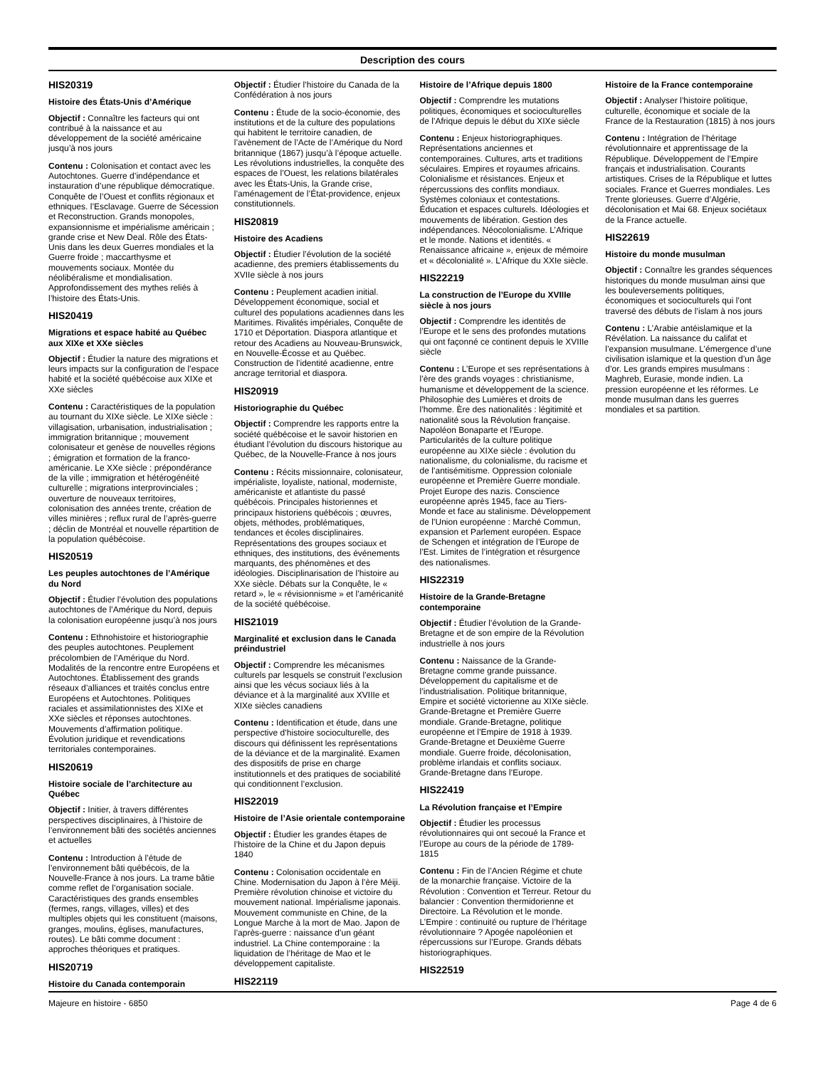Description des cours
HIS20319
Histoire des États-Unis d’Amérique
Objectif : Connaître les facteurs qui ont contribué à la naissance et au développement de la société américaine jusqu’à nos jours
Contenu : Colonisation et contact avec les Autochtones. Guerre d’indépendance et instauration d’une république démocratique. Conquête de l’Ouest et conflits régionaux et ethniques. l’Esclavage. Guerre de Sécession et Reconstruction. Grands monopoles, expansionnisme et impérialisme américain ; grande crise et New Deal. Rôle des États-Unis dans les deux Guerres mondiales et la Guerre froide ; maccarthysme et mouvements sociaux. Montée du néolibéralisme et mondialisation. Approfondissement des mythes reliés à l’histoire des États-Unis.
HIS20419
Migrations et espace habité au Québec aux XIXe et XXe siècles
Objectif : Étudier la nature des migrations et leurs impacts sur la configuration de l’espace habité et la société québécoise aux XIXe et XXe siècles
Contenu : Caractéristiques de la population au tournant du XIXe siècle. Le XIXe siècle : villagisation, urbanisation, industrialisation ; immigration britannique ; mouvement colonisateur et genèse de nouvelles régions ; émigration et formation de la franco-américanie. Le XXe siècle : prépondérance de la ville ; immigration et hétérogénéité culturelle ; migrations interprovinciales ; ouverture de nouveaux territoires, colonisation des années trente, création de villes minières ; reflux rural de l’après-guerre ; déclin de Montréal et nouvelle répartition de la population québécoise.
HIS20519
Les peuples autochtones de l’Amérique du Nord
Objectif : Étudier l’évolution des populations autochtones de l’Amérique du Nord, depuis la colonisation européenne jusqu’à nos jours
Contenu : Ethnohistoire et historiographie des peuples autochtones. Peuplement précolombien de l’Amérique du Nord. Modalités de la rencontre entre Européens et Autochtones. Établissement des grands réseaux d’alliances et traités conclus entre Européens et Autochtones. Politiques raciales et assimilationnistes des XIXe et XXe siècles et réponses autochtones. Mouvements d’affirmation politique. Évolution juridique et revendications territoriales contemporaines.
HIS20619
Histoire sociale de l’architecture au Québec
Objectif : Initier, à travers différentes perspectives disciplinaires, à l’histoire de l’environnement bâti des sociétés anciennes et actuelles
Contenu : Introduction à l’étude de l’environnement bâti québécois, de la Nouvelle-France à nos jours. La trame bâtie comme reflet de l’organisation sociale. Caractéristiques des grands ensembles (fermes, rangs, villages, villes) et des multiples objets qui les constituent (maisons, granges, moulins, églises, manufactures, routes). Le bâti comme document : approches théoriques et pratiques.
HIS20719
Histoire du Canada contemporain
Objectif : Étudier l’histoire du Canada de la Confédération à nos jours
Contenu : Étude de la socio-économie, des institutions et de la culture des populations qui habitent le territoire canadien, de l’avènement de l’Acte de l’Amérique du Nord britannique (1867) jusqu’à l’époque actuelle. Les révolutions industrielles, la conquête des espaces de l’Ouest, les relations bilatérales avec les États-Unis, la Grande crise, l’aménagement de l’État-providence, enjeux constitutionnels.
HIS20819
Histoire des Acadiens
Objectif : Étudier l’évolution de la société acadienne, des premiers établissements du XVIIe siècle à nos jours
Contenu : Peuplement acadien initial. Développement économique, social et culturel des populations acadiennes dans les Maritimes. Rivalités impériales, Conquête de 1710 et Déportation. Diaspora atlantique et retour des Acadiens au Nouveau-Brunswick, en Nouvelle-Écosse et au Québec. Construction de l’identité acadienne, entre ancrage territorial et diaspora.
HIS20919
Historiographie du Québec
Objectif : Comprendre les rapports entre la société québécoise et le savoir historien en étudiant l’évolution du discours historique au Québec, de la Nouvelle-France à nos jours
Contenu : Récits missionnaire, colonisateur, impérialiste, loyaliste, national, moderniste, américaniste et atlantiste du passé québécois. Principales historiennes et principaux historiens québécois ; œuvres, objets, méthodes, problématiques, tendances et écoles disciplinaires. Représentations des groupes sociaux et ethniques, des institutions, des événements marquants, des phénomènes et des idéologies. Disciplinarisation de l’histoire au XXe siècle. Débats sur la Conquête, le « retard », le « révisionnisme » et l’américanité de la société québécoise.
HIS21019
Marginalité et exclusion dans le Canada préindustriel
Objectif : Comprendre les mécanismes culturels par lesquels se construit l’exclusion ainsi que les vécus sociaux liés à la déviance et à la marginalité aux XVIIIe et XIXe siècles canadiens
Contenu : Identification et étude, dans une perspective d’histoire socioculturelle, des discours qui définissent les représentations de la déviance et de la marginalité. Examen des dispositifs de prise en charge institutionnels et des pratiques de sociabilité qui conditionnent l’exclusion.
HIS22019
Histoire de l’Asie orientale contemporaine
Objectif : Étudier les grandes étapes de l’histoire de la Chine et du Japon depuis 1840
Contenu : Colonisation occidentale en Chine. Modernisation du Japon à l’ère Méiji. Première révolution chinoise et victoire du mouvement national. Impérialisme japonais. Mouvement communiste en Chine, de la Longue Marche à la mort de Mao. Japon de l’après-guerre : naissance d’un géant industriel. La Chine contemporaine : la liquidation de l’héritage de Mao et le développement capitaliste.
HIS22119
Histoire de l’Afrique depuis 1800
Objectif : Comprendre les mutations politiques, économiques et socioculturelles de l’Afrique depuis le début du XIXe siècle
Contenu : Enjeux historiographiques. Représentations anciennes et contemporaines. Cultures, arts et traditions séculaires. Empires et royaumes africains. Colonialisme et résistances. Enjeux et répercussions des conflits mondiaux. Systèmes coloniaux et contestations. Éducation et espaces culturels. Idéologies et mouvements de libération. Gestion des indépendances. Néocolonialisme. L’Afrique et le monde. Nations et identités. « Renaissance africaine », enjeux de mémoire et « décolonialité ». L’Afrique du XXIe siècle.
HIS22219
La construction de l’Europe du XVIIIe siècle à nos jours
Objectif : Comprendre les identités de l’Europe et le sens des profondes mutations qui ont façonné ce continent depuis le XVIIIe siècle
Contenu : L’Europe et ses représentations à l’ère des grands voyages : christianisme, humanisme et développement de la science. Philosophie des Lumières et droits de l’homme. Ère des nationalités : légitimité et nationalité sous la Révolution française. Napoléon Bonaparte et l’Europe. Particularités de la culture politique européenne au XIXe siècle : évolution du nationalisme, du colonialisme, du racisme et de l’antisémitisme. Oppression coloniale européenne et Première Guerre mondiale. Projet Europe des nazis. Conscience européenne après 1945, face au Tiers-Monde et face au stalinisme. Développement de l’Union européenne : Marché Commun, expansion et Parlement européen. Espace de Schengen et intégration de l’Europe de l’Est. Limites de l’intégration et résurgence des nationalismes.
HIS22319
Histoire de la Grande-Bretagne contemporaine
Objectif : Étudier l’évolution de la Grande-Bretagne et de son empire de la Révolution industrielle à nos jours
Contenu : Naissance de la Grande-Bretagne comme grande puissance. Développement du capitalisme et de l’industrialisation. Politique britannique, Empire et société victorienne au XIXe siècle. Grande-Bretagne et Première Guerre mondiale. Grande-Bretagne, politique européenne et l’Empire de 1918 à 1939. Grande-Bretagne et Deuxième Guerre mondiale. Guerre froide, décolonisation, problème irlandais et conflits sociaux. Grande-Bretagne dans l’Europe.
HIS22419
La Révolution française et l’Empire
Objectif : Étudier les processus révolutionnaires qui ont secoué la France et l’Europe au cours de la période de 1789-1815
Contenu : Fin de l’Ancien Régime et chute de la monarchie française. Victoire de la Révolution : Convention et Terreur. Retour du balancier : Convention thermidorienne et Directoire. La Révolution et le monde. L’Empire : continuité ou rupture de l’héritage révolutionnaire ? Apogée napoléonien et répercussions sur l’Europe. Grands débats historiographiques.
HIS22519
Histoire de la France contemporaine
Objectif : Analyser l’histoire politique, culturelle, économique et sociale de la France de la Restauration (1815) à nos jours
Contenu : Intégration de l’héritage révolutionnaire et apprentissage de la République. Développement de l’Empire français et industrialisation. Courants artistiques. Crises de la République et luttes sociales. France et Guerres mondiales. Les Trente glorieuses. Guerre d’Algérie, décolonisation et Mai 68. Enjeux sociétaux de la France actuelle.
HIS22619
Histoire du monde musulman
Objectif : Connaître les grandes séquences historiques du monde musulman ainsi que les bouleversements politiques, économiques et socioculturels qui l’ont traversé des débuts de l’islam à nos jours
Contenu : L’Arabie antéislamique et la Révélation. La naissance du califat et l’expansion musulmane. L’émergence d’une civilisation islamique et la question d’un âge d’or. Les grands empires musulmans : Maghreb, Eurasie, monde indien. La pression européenne et les réformes. Le monde musulman dans les guerres mondiales et sa partition.
Majeure en histoire - 6850 Page 4 de 6